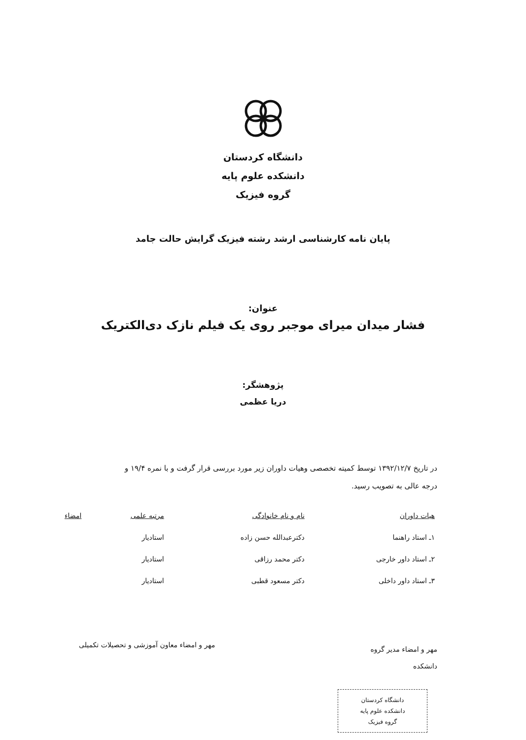دانشگاه کردستان
دانشکده علوم پایه
گروه فیزیک
پایان نامه کارشناسی ارشد رشته فیزیک گرایش حالت جامد
عنوان:
فشار میدان میرای موجبر روی یک فیلم نازک دی‌الکتریک
پژوهشگر:
دریا عظمی
در تاریخ ۱۳۹۲/۱۲/۷ توسط کمیته تخصصی وهیات داوران زیر مورد بررسی قرار گرفت و با نمره ۱۹/۴ و درجه عالی به تصویب رسید.
| هیات داوران | نام و نام خانوادگی | مرتبه علمی | امضاء |
| --- | --- | --- | --- |
| ۱ـ استاد راهنما | دکترعبدالله حسن زاده | استادیار | |
| ۲ـ استاد داور خارجی | دکتر محمد رزاقی | استادیار | |
| ۳ـ استاد داور داخلی | دکتر مسعود قطبی | استادیار | |
مهر و امضاء مدیر گروه
دانشکده
مهر و امضاء معاون آموزشی و تحصیلات تکمیلی
دانشگاه کردستان
دانشکده علوم پایه
گروه فیزیک